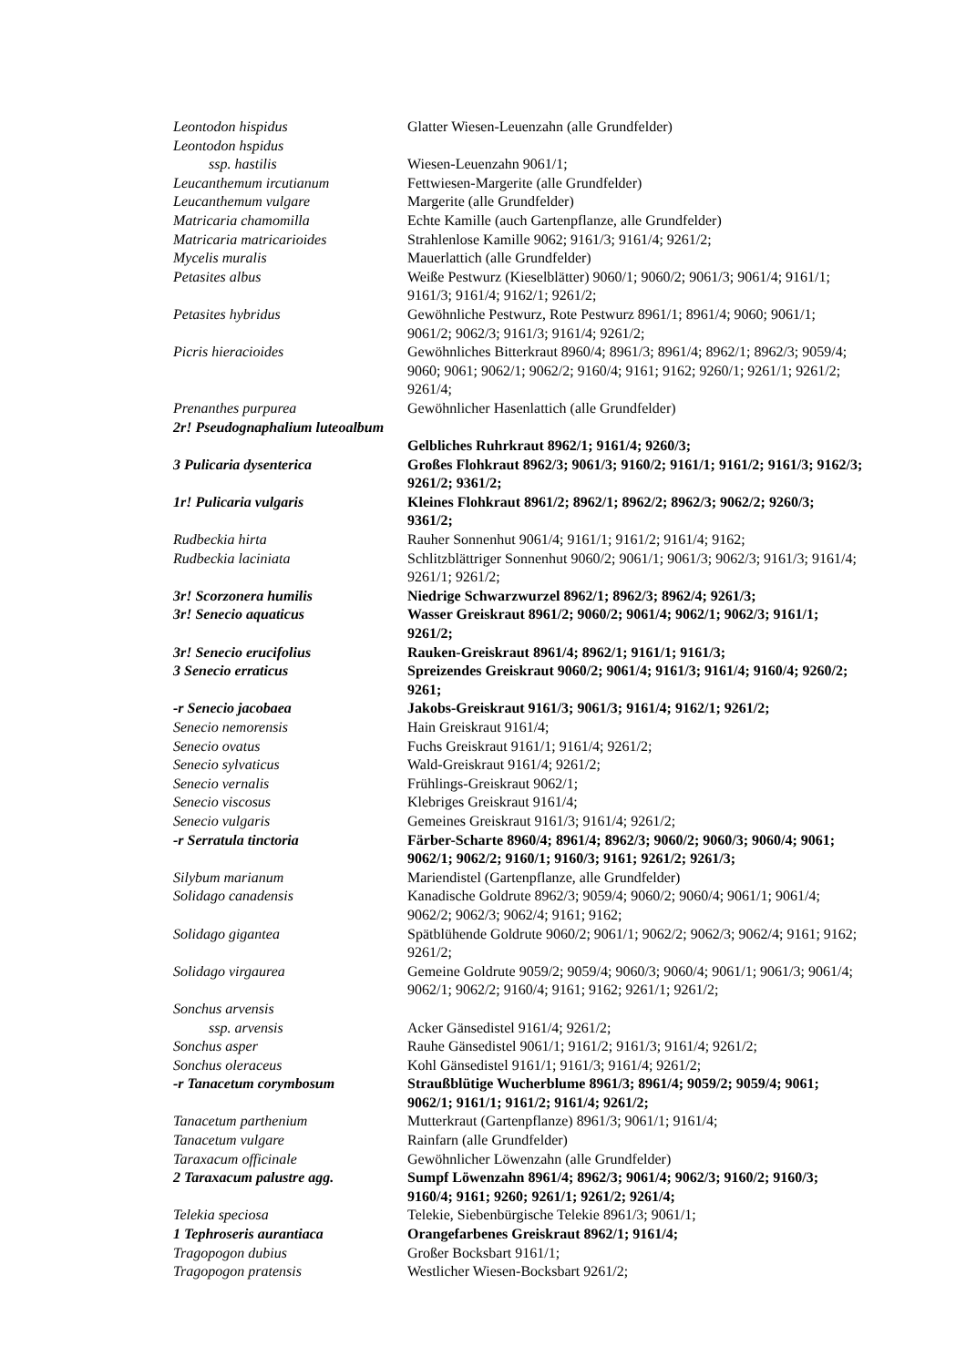| Leontodon hispidus | Glatter Wiesen-Leuenzahn (alle Grundfelder) |
| Leontodon hspidus ssp. hastilis | Wiesen-Leuenzahn 9061/1; |
| Leucanthemum ircutianum | Fettwiesen-Margerite (alle Grundfelder) |
| Leucanthemum vulgare | Margerite (alle Grundfelder) |
| Matricaria chamomilla | Echte Kamille (auch Gartenpflanze, alle Grundfelder) |
| Matricaria matricarioides | Strahlenlose Kamille 9062; 9161/3; 9161/4; 9261/2; |
| Mycelis muralis | Mauerlattich (alle Grundfelder) |
| Petasites albus | Weiße Pestwurz (Kieselblätter) 9060/1; 9060/2; 9061/3; 9061/4; 9161/1; 9161/3; 9161/4; 9162/1; 9261/2; |
| Petasites hybridus | Gewöhnliche Pestwurz, Rote Pestwurz 8961/1; 8961/4; 9060; 9061/1; 9061/2; 9062/3; 9161/3; 9161/4; 9261/2; |
| Picris hieracioides | Gewöhnliches Bitterkraut 8960/4; 8961/3; 8961/4; 8962/1; 8962/3; 9059/4; 9060; 9061; 9062/1; 9062/2; 9160/4; 9161; 9162; 9260/1; 9261/1; 9261/2; 9261/4; |
| Prenanthes purpurea | Gewöhnlicher Hasenlattich (alle Grundfelder) |
| 2r! Pseudognaphalium luteoalbum | Gelbliches Ruhrkraut 8962/1; 9161/4; 9260/3; |
| 3 Pulicaria dysenterica | Großes Flohkraut 8962/3; 9061/3; 9160/2; 9161/1; 9161/2; 9161/3; 9162/3; 9261/2; 9361/2; |
| 1r! Pulicaria vulgaris | Kleines Flohkraut 8961/2; 8962/1; 8962/2; 8962/3; 9062/2; 9260/3; 9361/2; |
| Rudbeckia hirta | Rauher Sonnenhut 9061/4; 9161/1; 9161/2; 9161/4; 9162; |
| Rudbeckia laciniata | Schlitzblättriger Sonnenhut 9060/2; 9061/1; 9061/3; 9062/3; 9161/3; 9161/4; 9261/1; 9261/2; |
| 3r! Scorzonera humilis | Niedrige Schwarzwurzel 8962/1; 8962/3; 8962/4; 9261/3; |
| 3r! Senecio aquaticus | Wasser Greiskraut 8961/2; 9060/2; 9061/4; 9062/1; 9062/3; 9161/1; 9261/2; |
| 3r! Senecio erucifolius | Rauken-Greiskraut 8961/4; 8962/1; 9161/1; 9161/3; |
| 3 Senecio erraticus | Spreizendes Greiskraut 9060/2; 9061/4; 9161/3; 9161/4; 9160/4; 9260/2; 9261; |
| -r Senecio jacobaea | Jakobs-Greiskraut 9161/3; 9061/3; 9161/4; 9162/1; 9261/2; |
| Senecio nemorensis | Hain Greiskraut 9161/4; |
| Senecio ovatus | Fuchs Greiskraut 9161/1; 9161/4; 9261/2; |
| Senecio sylvaticus | Wald-Greiskraut 9161/4; 9261/2; |
| Senecio vernalis | Frühlings-Greiskraut 9062/1; |
| Senecio viscosus | Klebriges Greiskraut 9161/4; |
| Senecio vulgaris | Gemeines Greiskraut 9161/3; 9161/4; 9261/2; |
| -r Serratula tinctoria | Färber-Scharte 8960/4; 8961/4; 8962/3; 9060/2; 9060/3; 9060/4; 9061; 9062/1; 9062/2; 9160/1; 9160/3; 9161; 9261/2; 9261/3; |
| Silybum marianum | Mariendistel (Gartenpflanze, alle Grundfelder) |
| Solidago canadensis | Kanadische Goldrute 8962/3; 9059/4; 9060/2; 9060/4; 9061/1; 9061/4; 9062/2; 9062/3; 9062/4; 9161; 9162; |
| Solidago gigantea | Spätblühende Goldrute 9060/2; 9061/1; 9062/2; 9062/3; 9062/4; 9161; 9162; 9261/2; |
| Solidago virgaurea | Gemeine Goldrute 9059/2; 9059/4; 9060/3; 9060/4; 9061/1; 9061/3; 9061/4; 9062/1; 9062/2; 9160/4; 9161; 9162; 9261/1; 9261/2; |
| Sonchus arvensis ssp. arvensis | Acker Gänsedistel 9161/4; 9261/2; |
| Sonchus asper | Rauhe Gänsedistel 9061/1; 9161/2; 9161/3; 9161/4; 9261/2; |
| Sonchus oleraceus | Kohl Gänsedistel 9161/1; 9161/3; 9161/4; 9261/2; |
| -r Tanacetum corymbosum | Straußblütige Wucherblume 8961/3; 8961/4; 9059/2; 9059/4; 9061; 9062/1; 9161/1; 9161/2; 9161/4; 9261/2; |
| Tanacetum parthenium | Mutterkraut (Gartenpflanze) 8961/3; 9061/1; 9161/4; |
| Tanacetum vulgare | Rainfarn (alle Grundfelder) |
| Taraxacum officinale | Gewöhnlicher Löwenzahn (alle Grundfelder) |
| 2 Taraxacum palustre agg. | Sumpf Löwenzahn 8961/4; 8962/3; 9061/4; 9062/3; 9160/2; 9160/3; 9160/4; 9161; 9260; 9261/1; 9261/2; 9261/4; |
| Telekia speciosa | Telekie, Siebenbürgische Telekie 8961/3; 9061/1; |
| 1 Tephroseris aurantiaca | Orangefarbenes Greiskraut 8962/1; 9161/4; |
| Tragopogon dubius | Großer Bocksbart 9161/1; |
| Tragopogon pratensis | Westlicher Wiesen-Bocksbart 9261/2; |